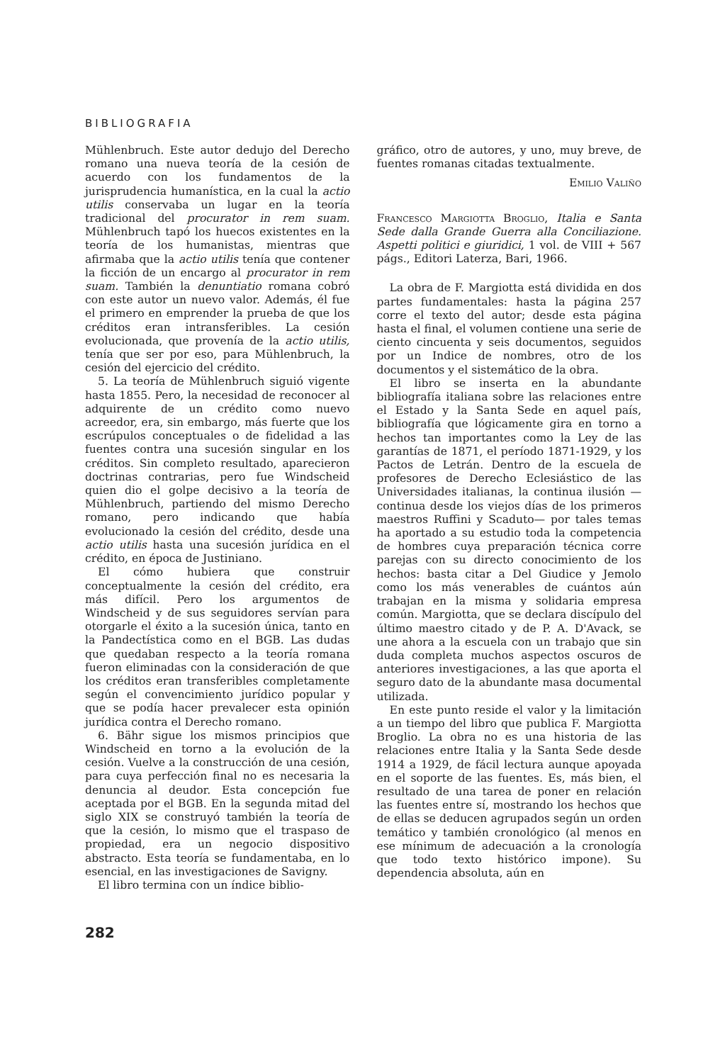BIBLIOGRAFIA
Mühlenbruch. Este autor dedujo del Derecho romano una nueva teoría de la cesión de acuerdo con los fundamentos de la jurisprudencia humanística, en la cual la actio utilis conservaba un lugar en la teoría tradicional del procurator in rem suam. Mühlenbruch tapó los huecos existentes en la teoría de los humanistas, mientras que afirmaba que la actio utilis tenía que contener la ficción de un encargo al procurator in rem suam. También la denuntiatio romana cobró con este autor un nuevo valor. Además, él fue el primero en emprender la prueba de que los créditos eran intransferibles. La cesión evolucionada, que provenía de la actio utilis, tenía que ser por eso, para Mühlenbruch, la cesión del ejercicio del crédito.
5. La teoría de Mühlenbruch siguió vigente hasta 1855. Pero, la necesidad de reconocer al adquirente de un crédito como nuevo acreedor, era, sin embargo, más fuerte que los escrúpulos conceptuales o de fidelidad a las fuentes contra una sucesión singular en los créditos. Sin completo resultado, aparecieron doctrinas contrarias, pero fue Windscheid quien dio el golpe decisivo a la teoría de Mühlenbruch, partiendo del mismo Derecho romano, pero indicando que había evolucionado la cesión del crédito, desde una actio utilis hasta una sucesión jurídica en el crédito, en época de Justiniano.
El cómo hubiera que construir conceptualmente la cesión del crédito, era más difícil. Pero los argumentos de Windscheid y de sus seguidores servían para otorgarle el éxito a la sucesión única, tanto en la Pandectística como en el BGB. Las dudas que quedaban respecto a la teoría romana fueron eliminadas con la consideración de que los créditos eran transferibles completamente según el convencimiento jurídico popular y que se podía hacer prevalecer esta opinión jurídica contra el Derecho romano.
6. Bähr sigue los mismos principios que Windscheid en torno a la evolución de la cesión. Vuelve a la construcción de una cesión, para cuya perfección final no es necesaria la denuncia al deudor. Esta concepción fue aceptada por el BGB. En la segunda mitad del siglo XIX se construyó también la teoría de que la cesión, lo mismo que el traspaso de propiedad, era un negocio dispositivo abstracto. Esta teoría se fundamentaba, en lo esencial, en las investigaciones de Savigny.
El libro termina con un índice biblio-
gráfico, otro de autores, y uno, muy breve, de fuentes romanas citadas textualmente.
Emilio Valiño
Francesco Margiotta Broglio, Italia e Santa Sede dalla Grande Guerra alla Conciliazione. Aspetti politici e giuridici, 1 vol. de VIII + 567 págs., Editori Laterza, Bari, 1966.
La obra de F. Margiotta está dividida en dos partes fundamentales: hasta la página 257 corre el texto del autor; desde esta página hasta el final, el volumen contiene una serie de ciento cincuenta y seis documentos, seguidos por un Indice de nombres, otro de los documentos y el sistemático de la obra.
El libro se inserta en la abundante bibliografía italiana sobre las relaciones entre el Estado y la Santa Sede en aquel país, bibliografía que lógicamente gira en torno a hechos tan importantes como la Ley de las garantías de 1871, el período 1871-1929, y los Pactos de Letrán. Dentro de la escuela de profesores de Derecho Eclesiástico de las Universidades italianas, la continua ilusión —continua desde los viejos días de los primeros maestros Ruffini y Scaduto— por tales temas ha aportado a su estudio toda la competencia de hombres cuya preparación técnica corre parejas con su directo conocimiento de los hechos: basta citar a Del Giudice y Jemolo como los más venerables de cuántos aún trabajan en la misma y solidaria empresa común. Margiotta, que se declara discípulo del último maestro citado y de P. A. D'Avack, se une ahora a la escuela con un trabajo que sin duda completa muchos aspectos oscuros de anteriores investigaciones, a las que aporta el seguro dato de la abundante masa documental utilizada.
En este punto reside el valor y la limitación a un tiempo del libro que publica F. Margiotta Broglio. La obra no es una historia de las relaciones entre Italia y la Santa Sede desde 1914 a 1929, de fácil lectura aunque apoyada en el soporte de las fuentes. Es, más bien, el resultado de una tarea de poner en relación las fuentes entre sí, mostrando los hechos que de ellas se deducen agrupados según un orden temático y también cronológico (al menos en ese mínimum de adecuación a la cronología que todo texto histórico impone). Su dependencia absoluta, aún en
282